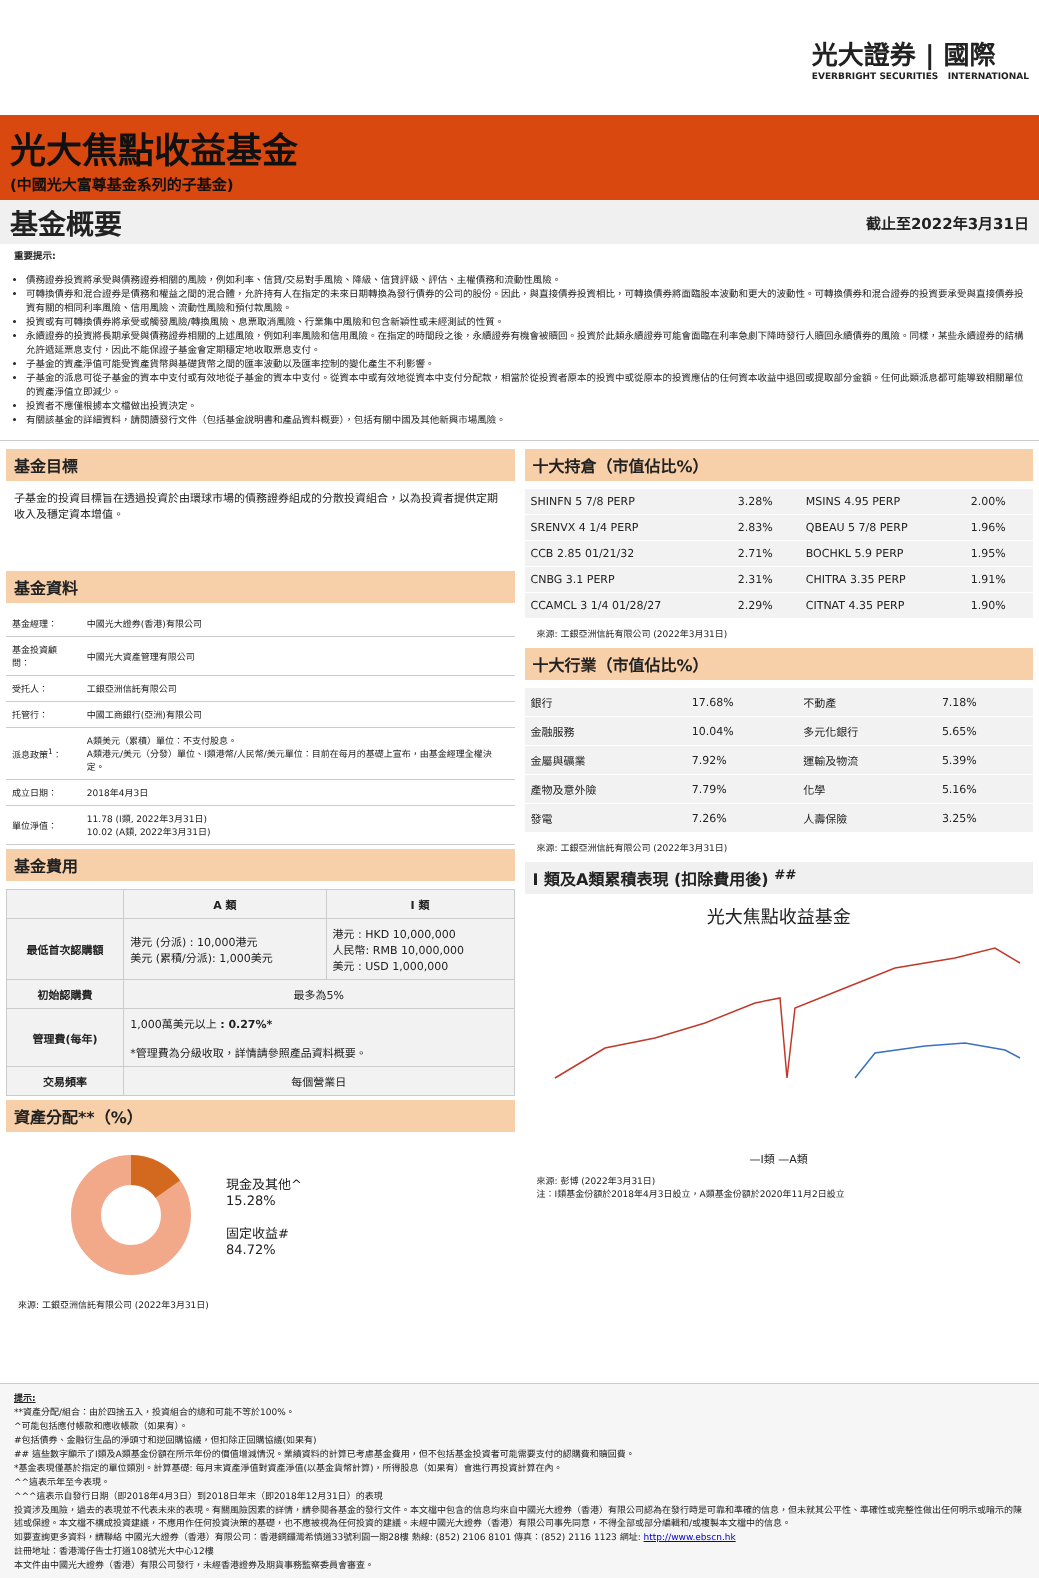光大證券 | 國際
EVERBRIGHT SECURITIES INTERNATIONAL
光大焦點收益基金
(中國光大富尊基金系列的子基金)
基金概要
截止至2022年3月31日
重要提示:
債務證券投資將承受與債務證券相關的風險，例如利率、信貸/交易對手風險、降級、信貸評級、評估、主權債務和流動性風險。
可轉換債券和混合證券是債務和權益之間的混合體，允許持有人在指定的未來日期轉換為發行債券的公司的股份。因此，與直接債券投資相比，可轉換債券將面臨股本波動和更大的波動性。可轉換債券和混合證券的投資要承受與直接債券投資有關的相同利率風險、信用風險、流動性風險和預付款風險。
投資或有可轉換債券將承受或觸發風險/轉換風險、息票取消風險、行業集中風險和包含新穎性或未經測試的性質。
永續證券的投資將長期承受與債務證券相關的上述風險，例如利率風險和信用風險。在指定的時間段之後，永續證券有機會被贖回。投資於此類永續證券可能會面臨在利率急劇下降時發行人贖回永續債券的風險。同樣，某些永續證券的結構允許遞延票息支付，因此不能保證子基金會定期穩定地收取票息支付。
子基金的資產淨值可能受資產貨幣與基礎貨幣之間的匯率波動以及匯率控制的變化產生不利影響。
子基金的派息可從子基金的資本中支付或有效地從子基金的資本中支付。從資本中或有效地從資本中支付分配款，相當於從投資者原本的投資中或從原本的投資應佔的任何資本收益中退回或提取部分金額。任何此類派息都可能導致相關單位的資產淨值立即減少。
投資者不應僅根據本文檔做出投資決定。
有關該基金的詳細資料，請閱讀發行文件（包括基金說明書和產品資料概要），包括有關中國及其他新興市場風險。
基金目標
子基金的投資目標旨在透過投資於由環球市場的債務證券組成的分散投資組合，以為投資者提供定期收入及穩定資本增值。
基金資料
| 基金經理： | 中國光大證券(香港)有限公司 |
| 基金投資顧問： | 中國光大資產管理有限公司 |
| 受托人： | 工銀亞洲信託有限公司 |
| 托管行： | 中國工商銀行(亞洲)有限公司 |
| 派息政策<sup>1</sup>： | A類美元（累積）單位：不支付股息。 A類港元/美元（分發）單位、I類港幣/人民幣/美元單位：目前在每月的基礎上宣布，由基金經理全權決定。 |
| 成立日期： | 2018年4月3日 |
| 單位淨值： | 11.78 (I類, 2022年3月31日) 10.02 (A類, 2022年3月31日) |
基金費用
| | A 類 | I 類 |
| --- | --- | --- |
| 最低首次認購額 | 港元 (分派) : 10,000港元 美元 (累積/分派): 1,000美元 | 港元 : HKD 10,000,000 人民幣: RMB 10,000,000 美元 : USD 1,000,000 |
| 初始認購費 | 最多為5% | |
| 管理費(每年) | 1,000萬美元以上 : 0.27%* *管理費為分級收取，詳情請參照產品資料概要。 | |
| 交易頻率 | 每個營業日 | |
資產分配**（%）
現金及其他^
15.28%
固定收益#
84.72%
來源: 工銀亞洲信託有限公司 (2022年3月31日)
十大持倉（市值佔比%）
| SHINFN 5 7/8 PERP | 3.28% | MSINS 4.95 PERP | 2.00% |
| SRENVX 4 1/4 PERP | 2.83% | QBEAU 5 7/8 PERP | 1.96% |
| CCB 2.85 01/21/32 | 2.71% | BOCHKL 5.9 PERP | 1.95% |
| CNBG 3.1 PERP | 2.31% | CHITRA 3.35 PERP | 1.91% |
| CCAMCL 3 1/4 01/28/27 | 2.29% | CITNAT 4.35 PERP | 1.90% |
來源: 工銀亞洲信託有限公司 (2022年3月31日)
十大行業（市值佔比%）
| 銀行 | 17.68% | 不動產 | 7.18% |
| 金融服務 | 10.04% | 多元化銀行 | 5.65% |
| 金屬與礦業 | 7.92% | 運輸及物流 | 5.39% |
| 產物及意外險 | 7.79% | 化學 | 5.16% |
| 發電 | 7.26% | 人壽保險 | 3.25% |
來源: 工銀亞洲信託有限公司 (2022年3月31日)
I 類及A類累積表現 (扣除費用後) <sup>##</sup>
光大焦點收益基金
—I類 —A類
來源: 彭博 (2022年3月31日)
注：I類基金份額於2018年4月3日設立，A類基金份額於2020年11月2日設立
提示:
**資產分配/組合：由於四捨五入，投資組合的總和可能不等於100%。
^可能包括應付帳款和應收帳款（如果有）。
#包括債券、金融衍生品的淨頭寸和逆回購協議，但扣除正回購協議(如果有)
## 這些數字顯示了I類及A類基金份額在所示年份的價值增減情況。業績資料的計算已考慮基金費用，但不包括基金投資者可能需要支付的認購費和贖回費。
*基金表現僅基於指定的單位類別。計算基礎: 每月末資產淨值對資產淨值(以基金貨幣計算)，所得股息（如果有）會進行再投資計算在內。
^^這表示年至今表現。
^^^這表示自發行日期（即2018年4月3日）到2018日年末（即2018年12月31日）的表現
投資涉及風險，過去的表現並不代表未來的表現。有關風險因素的詳情，請參閱各基金的發行文件。本文檔中包含的信息均來自中國光大證券（香港）有限公司認為在發行時是可靠和準確的信息，但未就其公平性、準確性或完整性做出任何明示或暗示的陳述或保證。本文檔不構成投資建議，不應用作任何投資決策的基礎，也不應被視為任何投資的建議。未經中國光大證券（香港）有限公司事先同意，不得全部或部分編輯和/或複製本文檔中的信息。
如要查詢更多資料，請聯絡 中國光大證券（香港）有限公司：香港銅鑼灣希慎道33號利園一期28樓 熱線: (852) 2106 8101 傳真：(852) 2116 1123 網址: http://www.ebscn.hk
註冊地址：香港灣仔告士打道108號光大中心12樓
本文件由中國光大證券（香港）有限公司發行，未經香港證券及期貨事務監察委員會審查。